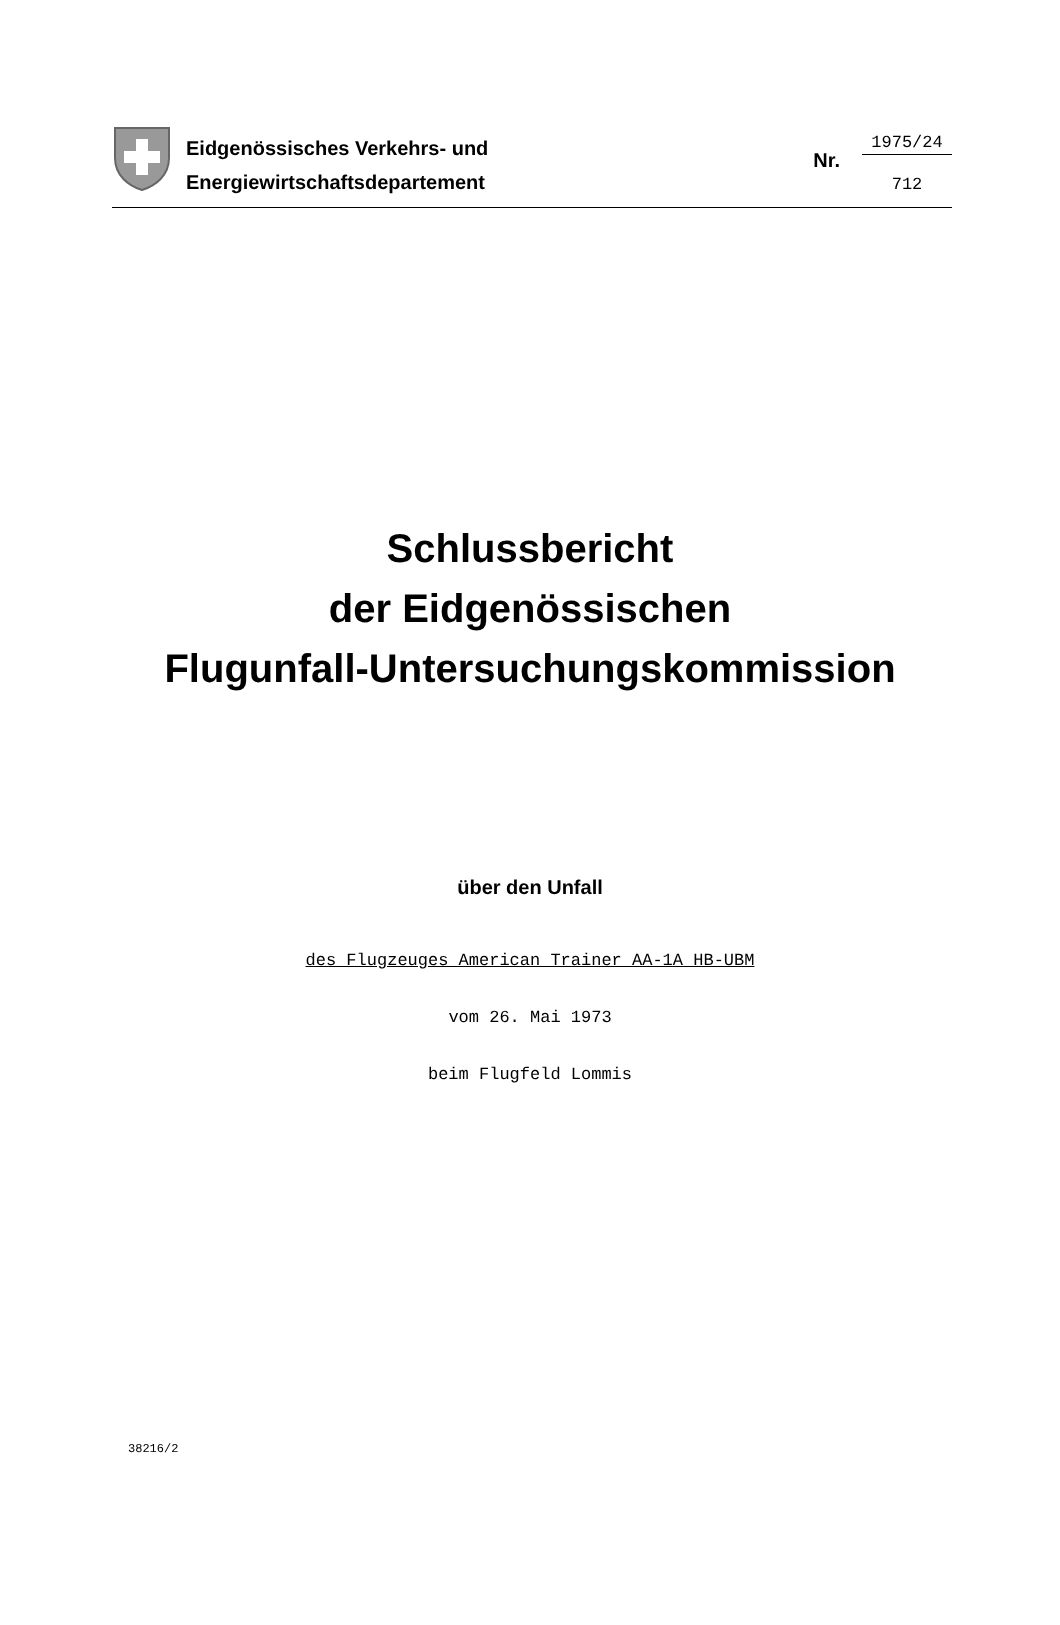Eidgenössisches Verkehrs- und
Energiewirtschaftsdepartement
Nr.
1975/24
712
Schlussbericht
der Eidgenössischen
Flugunfall-Untersuchungskommission
über den Unfall
des Flugzeuges American Trainer AA-1A HB-UBM
vom 26. Mai 1973
beim Flugfeld Lommis
38216/2